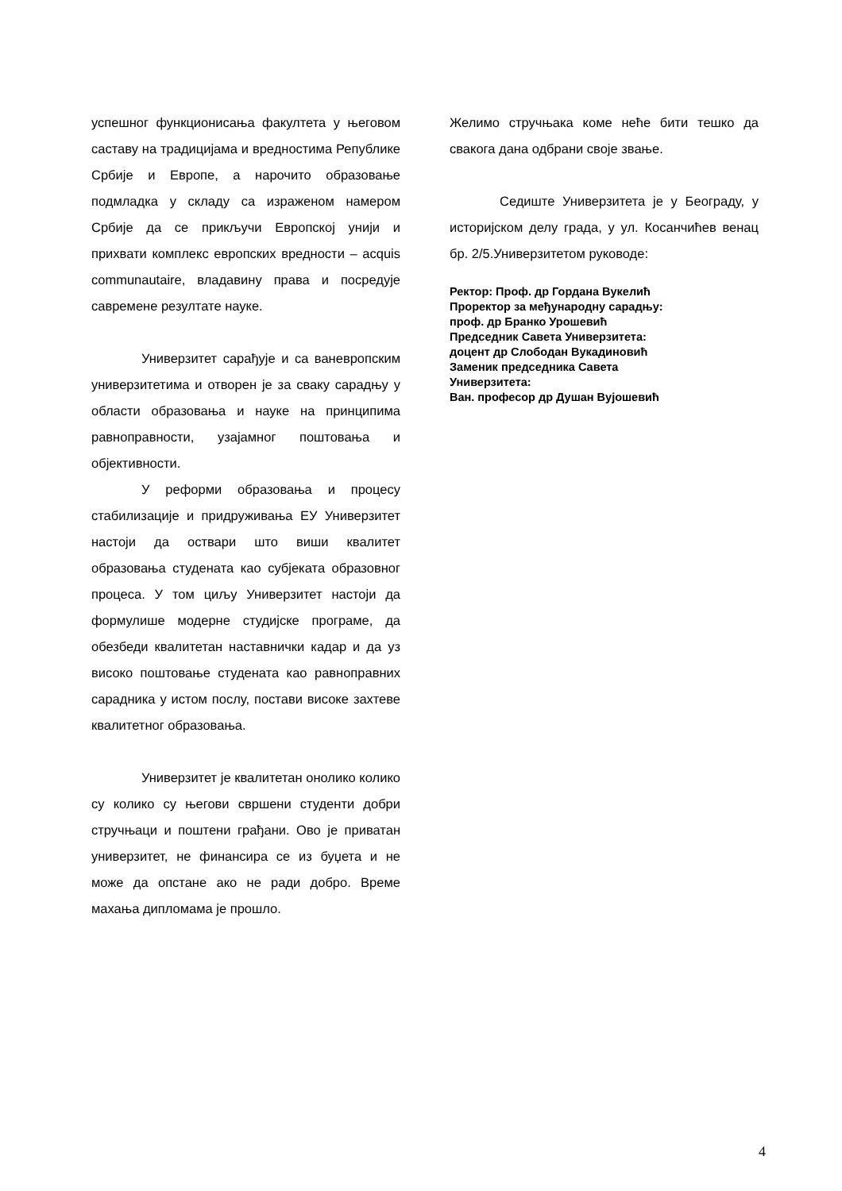успешног функционисања факултета у његовом саставу на традицијама и вредностима Републике Србије и Европе, а нарочито образовање подмладка у складу са израженом намером Србије да се прикључи Европској унији и прихвати комплекс европских вредности – acquis communautaire, владавину права и посредује савремене резултате науке.
Универзитет сарађује и са ваневропским универзитетима и отворен је за сваку сарадњу у области образовања и науке на принципима равноправности, узајамног поштовања и објективности.
У реформи образовања и процесу стабилизације и придруживања ЕУ Универзитет настоји да оствари што виши квалитет образовања студената као субјеката образовног процеса. У том циљу Универзитет настоји да формулише модерне студијске програме, да обезбеди квалитетан наставнички кадар и да уз високо поштовање студената као равноправних сарадника у истом послу, постави високе захтеве квалитетног образовања.
Универзитет је квалитетан онолико колико су колико су његови свршени студенти добри стручњаци и поштени грађани. Ово је приватан универзитет, не финансира се из буџета и не може да опстане ако не ради добро. Време махања дипломама је прошло.
Желимо стручњака коме неће бити тешко да свакога дана одбрани своје звање.
Седиште Универзитета је у Београду, у историјском делу града, у ул. Косанчићев венац бр. 2/5.Универзитетом руководе:
Ректор: Проф. др Гордана Вукелић
Проректор за међународну сарадњу:
проф. др Бранко Урошевић
Председник Савета Универзитета:
доцент др Слободан Вукадиновић
Заменик председника Савета
Универзитета:
Ван. професор др Душан Вујошевић
4